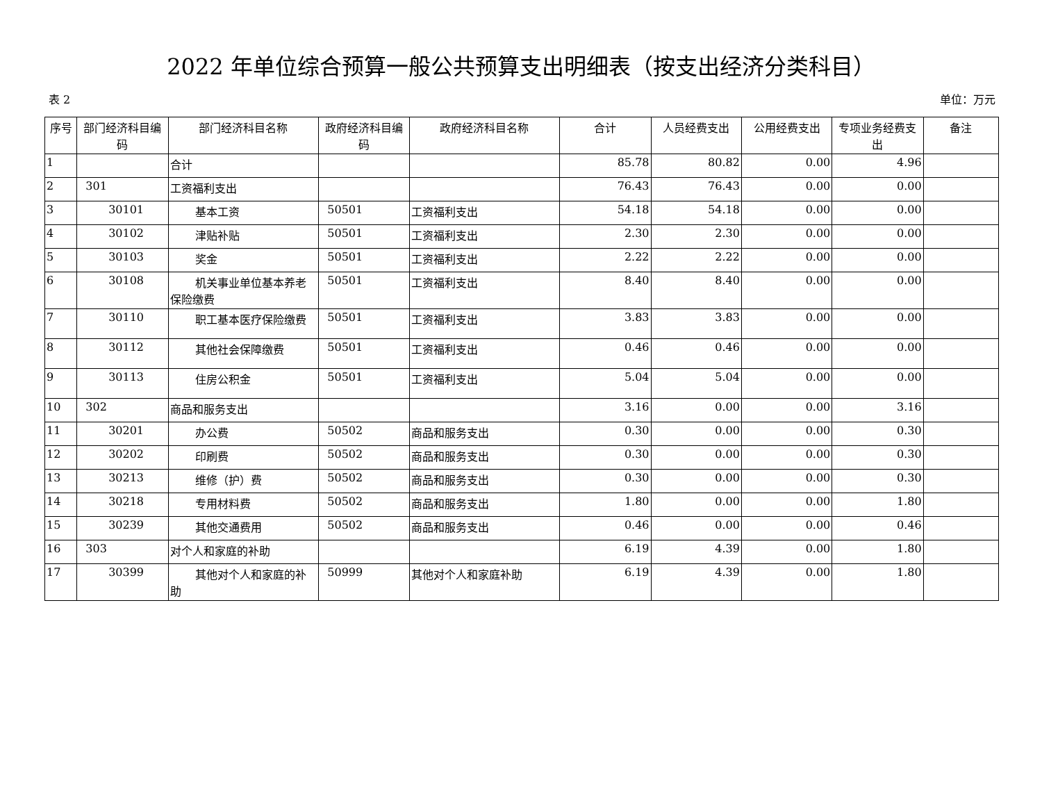2022 年单位综合预算一般公共预算支出明细表（按支出经济分类科目）
表 2 单位：万元
| 序号 | 部门经济科目编码 | 部门经济科目名称 | 政府经济科目编码 | 政府经济科目名称 | 合计 | 人员经费支出 | 公用经费支出 | 专项业务经费支出 | 备注 |
| --- | --- | --- | --- | --- | --- | --- | --- | --- | --- |
| 1 | | 合计 | | | 85.78 | 80.82 | 0.00 | 4.96 | |
| 2 | 301 | 工资福利支出 | | | 76.43 | 76.43 | 0.00 | 0.00 | |
| 3 | 30101 | 基本工资 | 50501 | 工资福利支出 | 54.18 | 54.18 | 0.00 | 0.00 | |
| 4 | 30102 | 津贴补贴 | 50501 | 工资福利支出 | 2.30 | 2.30 | 0.00 | 0.00 | |
| 5 | 30103 | 奖金 | 50501 | 工资福利支出 | 2.22 | 2.22 | 0.00 | 0.00 | |
| 6 | 30108 | 机关事业单位基本养老保险缴费 | 50501 | 工资福利支出 | 8.40 | 8.40 | 0.00 | 0.00 | |
| 7 | 30110 | 职工基本医疗保险缴费 | 50501 | 工资福利支出 | 3.83 | 3.83 | 0.00 | 0.00 | |
| 8 | 30112 | 其他社会保障缴费 | 50501 | 工资福利支出 | 0.46 | 0.46 | 0.00 | 0.00 | |
| 9 | 30113 | 住房公积金 | 50501 | 工资福利支出 | 5.04 | 5.04 | 0.00 | 0.00 | |
| 10 | 302 | 商品和服务支出 | | | 3.16 | 0.00 | 0.00 | 3.16 | |
| 11 | 30201 | 办公费 | 50502 | 商品和服务支出 | 0.30 | 0.00 | 0.00 | 0.30 | |
| 12 | 30202 | 印刷费 | 50502 | 商品和服务支出 | 0.30 | 0.00 | 0.00 | 0.30 | |
| 13 | 30213 | 维修（护）费 | 50502 | 商品和服务支出 | 0.30 | 0.00 | 0.00 | 0.30 | |
| 14 | 30218 | 专用材料费 | 50502 | 商品和服务支出 | 1.80 | 0.00 | 0.00 | 1.80 | |
| 15 | 30239 | 其他交通费用 | 50502 | 商品和服务支出 | 0.46 | 0.00 | 0.00 | 0.46 | |
| 16 | 303 | 对个人和家庭的补助 | | | 6.19 | 4.39 | 0.00 | 1.80 | |
| 17 | 30399 | 其他对个人和家庭的补助 | 50999 | 其他对个人和家庭补助 | 6.19 | 4.39 | 0.00 | 1.80 | |